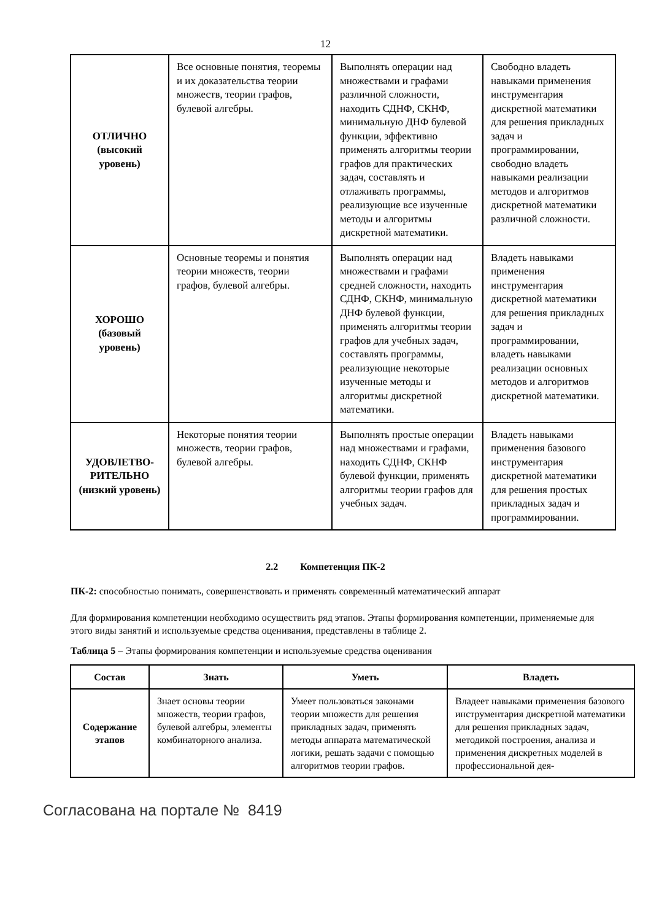12
| ОТЛИЧНО (высокий уровень) | Все основные понятия, теоремы и их доказательства теории множеств, теории графов, булевой алгебры. | Выполнять операции над множествами и графами различной сложности, находить СДНФ, СКНФ, минимальную ДНФ булевой функции, эффективно применять алгоритмы теории графов для практических задач, составлять и отлаживать программы, реализующие все изученные методы и алгоритмы дискретной математики. | Свободно владеть навыками применения инструментария дискретной математики для решения прикладных задач и программировании, свободно владеть навыками реализации методов и алгоритмов дискретной математики различной сложности. |
| ХОРОШО (базовый уровень) | Основные теоремы и понятия теории множеств, теории графов, булевой алгебры. | Выполнять операции над множествами и графами средней сложности, находить СДНФ, СКНФ, минимальную ДНФ булевой функции, применять алгоритмы теории графов для учебных задач, составлять программы, реализующие некоторые изученные методы и алгоритмы дискретной математики. | Владеть навыками применения инструментария дискретной математики для решения прикладных задач и программировании, владеть навыками реализации основных методов и алгоритмов дискретной математики. |
| УДОВЛЕТВО- РИТЕЛЬНО (низкий уровень) | Некоторые понятия теории множеств, теории графов, булевой алгебры. | Выполнять простые операции над множествами и графами, находить СДНФ, СКНФ булевой функции, применять алгоритмы теории графов для учебных задач. | Владеть навыками применения базового инструментария дискретной математики для решения простых прикладных задач и программировании. |
2.2 Компетенция ПК-2
ПК-2: способностью понимать, совершенствовать и применять современный математический аппарат
Для формирования компетенции необходимо осуществить ряд этапов. Этапы формирования компетенции, применяемые для этого виды занятий и используемые средства оценивания, представлены в таблице 2.
Таблица 5 – Этапы формирования компетенции и используемые средства оценивания
| Состав | Знать | Уметь | Владеть |
| --- | --- | --- | --- |
| Содержание этапов | Знает основы теории множеств, теории графов, булевой алгебры, элементы комбинаторного анализа. | Умеет пользоваться законами теории множеств для решения прикладных задач, применять методы аппарата математической логики, решать задачи с помощью алгоритмов теории графов. | Владеет навыками применения базового инструментария дискретной математики для решения прикладных задач, методикой построения, анализа и применения дискретных моделей в профессиональной дея- |
Согласована на портале № 8419